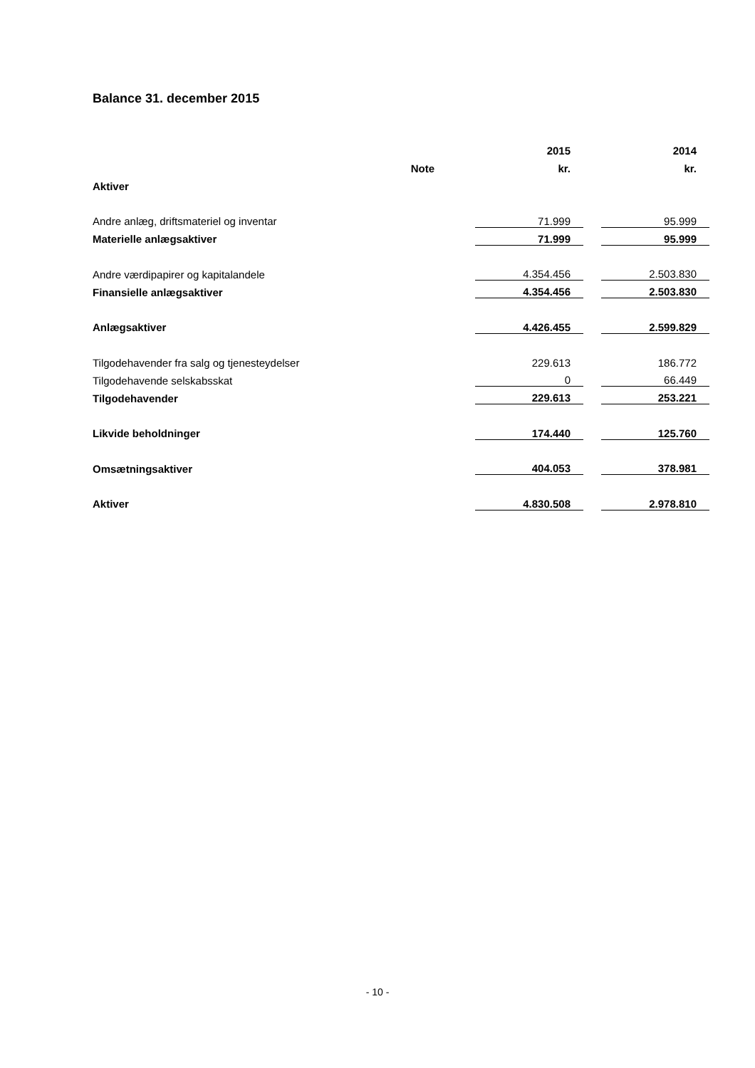Balance 31. december 2015
| | | | 2015 | | 2014 |
| | Note | | kr. | | kr. |
| Aktiver | | | | | |
| Andre anlæg, driftsmateriel og inventar | | | 71.999 | | 95.999 |
| Materielle anlægsaktiver | | | 71.999 | | 95.999 |
| Andre værdipapirer og kapitalandele | | | 4.354.456 | | 2.503.830 |
| Finansielle anlægsaktiver | | | 4.354.456 | | 2.503.830 |
| Anlægsaktiver | | | 4.426.455 | | 2.599.829 |
| Tilgodehavender fra salg og tjenesteydelser | | | 229.613 | | 186.772 |
| Tilgodehavende selskabsskat | | | 0 | | 66.449 |
| Tilgodehavender | | | 229.613 | | 253.221 |
| Likvide beholdninger | | | 174.440 | | 125.760 |
| Omsætningsaktiver | | | 404.053 | | 378.981 |
| Aktiver | | | 4.830.508 | | 2.978.810 |
- 10 -